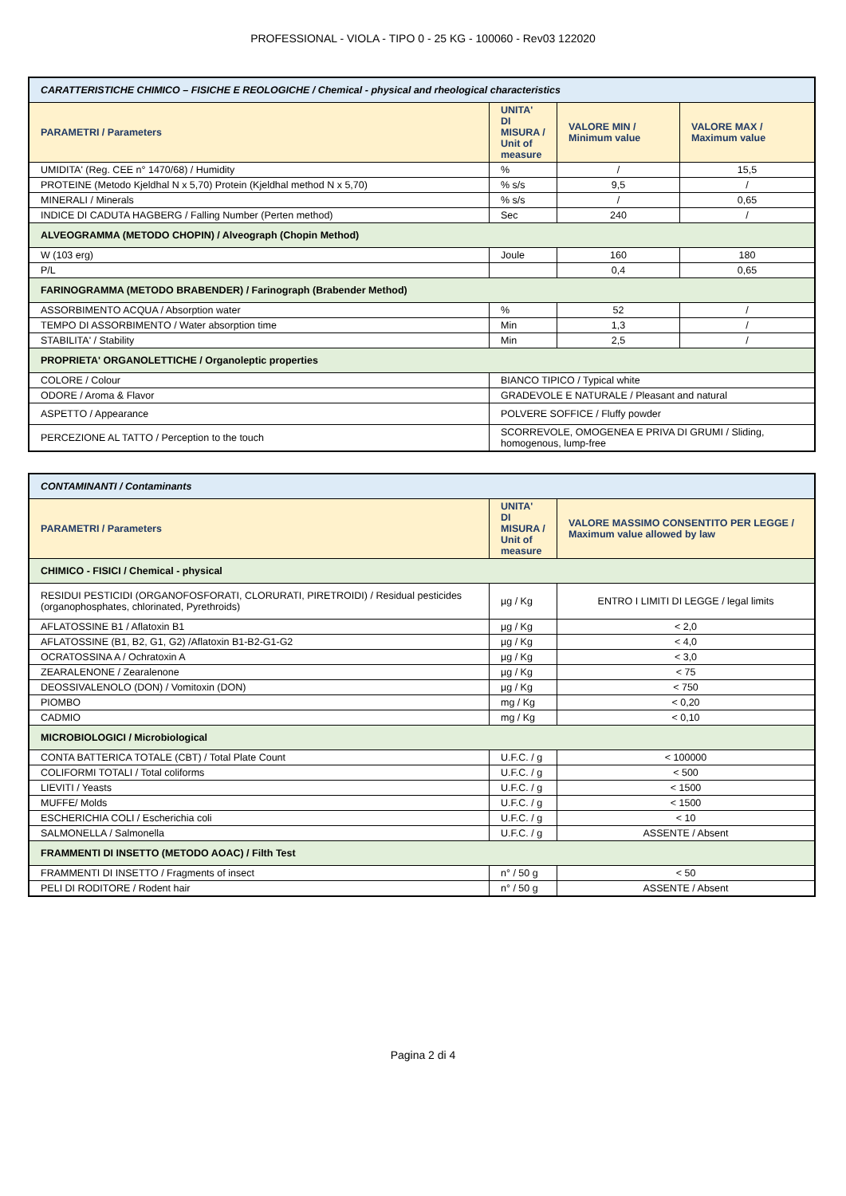PROFESSIONAL - VIOLA - TIPO 0 - 25 KG - 100060 - Rev03 122020
| CARATTERISTICHE CHIMICO – FISICHE E REOLOGICHE / Chemical - physical and rheological characteristics | | | |
| PARAMETRI / Parameters | UNITA' DI MISURA / Unit of measure | VALORE MIN / Minimum value | VALORE MAX / Maximum value |
| UMIDITA' (Reg. CEE n° 1470/68) / Humidity | % | / | 15,5 |
| PROTEINE (Metodo Kjeldhal N x 5,70) Protein (Kjeldhal method N x 5,70) | % s/s | 9,5 | / |
| MINERALI / Minerals | % s/s | / | 0,65 |
| INDICE DI CADUTA HAGBERG / Falling Number (Perten method) | Sec | 240 | / |
| ALVEOGRAMMA (METODO CHOPIN) / Alveograph (Chopin Method) | | | |
| W (103 erg) | Joule | 160 | 180 |
| P/L | | 0,4 | 0,65 |
| FARINOGRAMMA (METODO BRABENDER) / Farinograph (Brabender Method) | | | |
| ASSORBIMENTO ACQUA / Absorption water | % | 52 | / |
| TEMPO DI ASSORBIMENTO / Water absorption time | Min | 1,3 | / |
| STABILITA' / Stability | Min | 2,5 | / |
| PROPRIETA' ORGANOLETTICHE / Organoleptic properties | | | |
| COLORE / Colour | BIANCO TIPICO / Typical white | | |
| ODORE / Aroma & Flavor | GRADEVOLE E NATURALE / Pleasant and natural | | |
| ASPETTO / Appearance | POLVERE SOFFICE / Fluffy powder | | |
| PERCEZIONE AL TATTO / Perception to the touch | SCORREVOLE, OMOGENEA E PRIVA DI GRUMI / Sliding, homogenous, lump-free | | |
| CONTAMINANTI / Contaminants | | |
| PARAMETRI / Parameters | UNITA' DI MISURA / Unit of measure | VALORE MASSIMO CONSENTITO PER LEGGE / Maximum value allowed by law |
| CHIMICO - FISICI / Chemical - physical | | |
| RESIDUI PESTICIDI (ORGANOFOSFORATI, CLORURATI, PIRETROIDI) / Residual pesticides (organophosphates, chlorinated, Pyrethroids) | µg / Kg | ENTRO I LIMITI DI LEGGE / legal limits |
| AFLATOSSINE B1 / Aflatoxin B1 | µg / Kg | < 2,0 |
| AFLATOSSINE (B1, B2, G1, G2) /Aflatoxin B1-B2-G1-G2 | µg / Kg | < 4,0 |
| OCRATOSSINA A / Ochratoxin A | µg / Kg | < 3,0 |
| ZEARALENONE / Zearalenone | µg / Kg | < 75 |
| DEOSSIVALENOLO (DON) / Vomitoxin (DON) | µg / Kg | < 750 |
| PIOMBO | mg / Kg | < 0,20 |
| CADMIO | mg / Kg | < 0,10 |
| MICROBIOLOGICI / Microbiological | | |
| CONTA BATTERICA TOTALE (CBT) / Total Plate Count | U.F.C. / g | < 100000 |
| COLIFORMI TOTALI / Total coliforms | U.F.C. / g | < 500 |
| LIEVITI / Yeasts | U.F.C. / g | < 1500 |
| MUFFE/ Molds | U.F.C. / g | < 1500 |
| ESCHERICHIA COLI / Escherichia coli | U.F.C. / g | < 10 |
| SALMONELLA / Salmonella | U.F.C. / g | ASSENTE / Absent |
| FRAMMENTI DI INSETTO (METODO AOAC) / Filth Test | | |
| FRAMMENTI DI INSETTO / Fragments of insect | n° / 50 g | < 50 |
| PELI DI RODITORE / Rodent hair | n° / 50 g | ASSENTE / Absent |
Pagina 2 di 4